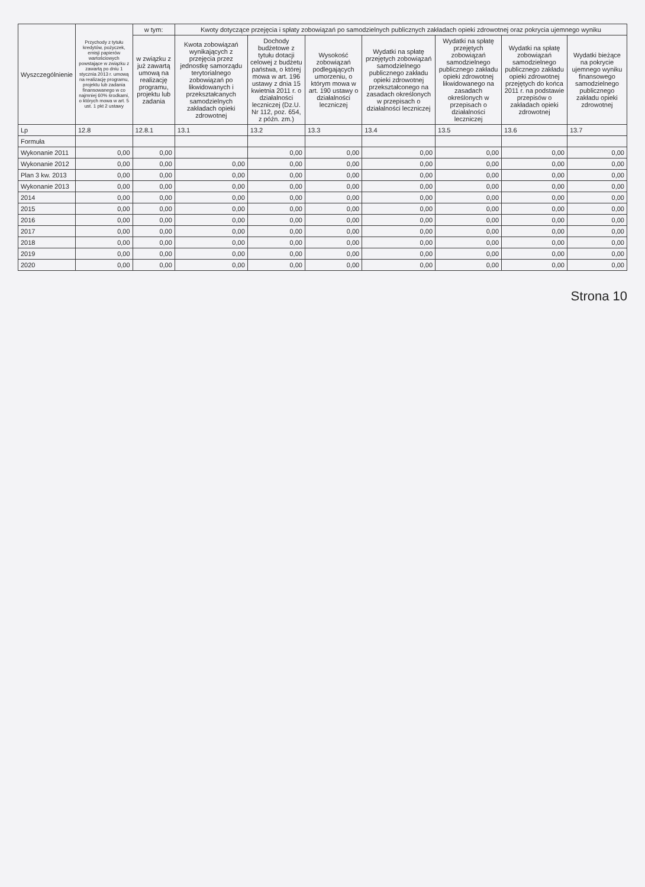| Wyszczególnienie | Przychody z tytułu kredytów, pożyczek, emisji papierów wartościowych powstające w związku z zawartą po dniu 1 stycznia 2013 r. umową na realizację programu, projektu lub zadania finansowanego w co najmniej 60% środkami, o których mowa w art. 5 ust. 1 pkt 2 ustawy | w tym: | Kwoty dotyczące przejęcia i spłaty zobowiązań po samodzielnych publicznych zakładach opieki zdrowotnej oraz pokrycia ujemnego wyniku | | | | | | |
| --- | --- | --- | --- | --- | --- | --- | --- | --- | --- |
| | | w związku z już zawartą umową na realizację programu, projektu lub zadania | Kwota zobowiązań wynikających z przejęcia przez jednostkę samorządu terytorialnego zobowiązań po likwidowanych i przekształcanych samodzielnych zakładach opieki zdrowotnej | Dochody budżetowe z tytułu dotacji celowej z budżetu państwa, o której mowa w art. 196 ustawy z dnia 15 kwietnia 2011 r. o działalności leczniczej (Dz.U. Nr 112, poz. 654, z późn. zm.) | Wysokość zobowiązań podlegających umorzeniu, o którym mowa w art. 190 ustawy o działalności leczniczej | Wydatki na spłatę przejętych zobowiązań samodzielnego publicznego zakładu opieki zdrowotnej przekształconego na zasadach określonych w przepisach o działalności leczniczej | Wydatki na spłatę przejętych zobowiązań samodzielnego publicznego zakładu opieki zdrowotnej likwidowanego na zasadach określonych w przepisach o działalności leczniczej | Wydatki na spłatę zobowiązań samodzielnego publicznego zakładu opieki zdrowotnej przejętych do końca 2011 r. na podstawie przepisów o zakładach opieki zdrowotnej | Wydatki bieżące na pokrycie ujemnego wyniku finansowego samodzielnego publicznego zakładu opieki zdrowotnej |
| Lp | 12.8 | 12.8.1 | 13.1 | 13.2 | 13.3 | 13.4 | 13.5 | 13.6 | 13.7 |
| Formuła | | | | | | | | | |
| Wykonanie 2011 | 0,00 | 0,00 | | 0,00 | 0,00 | 0,00 | 0,00 | 0,00 | 0,00 |
| Wykonanie 2012 | 0,00 | 0,00 | 0,00 | 0,00 | 0,00 | 0,00 | 0,00 | 0,00 | 0,00 |
| Plan 3 kw. 2013 | 0,00 | 0,00 | 0,00 | 0,00 | 0,00 | 0,00 | 0,00 | 0,00 | 0,00 |
| Wykonanie 2013 | 0,00 | 0,00 | 0,00 | 0,00 | 0,00 | 0,00 | 0,00 | 0,00 | 0,00 |
| 2014 | 0,00 | 0,00 | 0,00 | 0,00 | 0,00 | 0,00 | 0,00 | 0,00 | 0,00 |
| 2015 | 0,00 | 0,00 | 0,00 | 0,00 | 0,00 | 0,00 | 0,00 | 0,00 | 0,00 |
| 2016 | 0,00 | 0,00 | 0,00 | 0,00 | 0,00 | 0,00 | 0,00 | 0,00 | 0,00 |
| 2017 | 0,00 | 0,00 | 0,00 | 0,00 | 0,00 | 0,00 | 0,00 | 0,00 | 0,00 |
| 2018 | 0,00 | 0,00 | 0,00 | 0,00 | 0,00 | 0,00 | 0,00 | 0,00 | 0,00 |
| 2019 | 0,00 | 0,00 | 0,00 | 0,00 | 0,00 | 0,00 | 0,00 | 0,00 | 0,00 |
| 2020 | 0,00 | 0,00 | 0,00 | 0,00 | 0,00 | 0,00 | 0,00 | 0,00 | 0,00 |
Strona 10